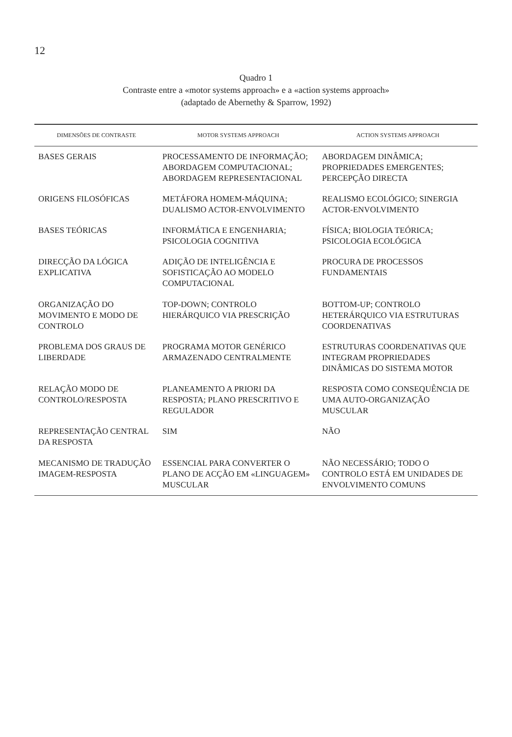12
Quadro 1
Contraste entre a «motor systems approach» e a «action systems approach»
(adaptado de Abernethy & Sparrow, 1992)
| DIMENSÕES DE CONTRASTE | MOTOR SYSTEMS APPROACH | ACTION SYSTEMS APPROACH |
| --- | --- | --- |
| BASES GERAIS | PROCESSAMENTO DE INFORMAÇÃO; ABORDAGEM COMPUTACIONAL; ABORDAGEM REPRESENTACIONAL | ABORDAGEM DINÂMICA; PROPRIEDADES EMERGENTES; PERCEPÇÃO DIRECTA |
| ORIGENS FILOSÓFICAS | METÁFORA HOMEM-MÁQUINA; DUALISMO ACTOR-ENVOLVIMENTO | REALISMO ECOLÓGICO; SINERGIA ACTOR-ENVOLVIMENTO |
| BASES TEÓRICAS | INFORMÁTICA E ENGENHARIA; PSICOLOGIA COGNITIVA | FÍSICA; BIOLOGIA TEÓRICA; PSICOLOGIA ECOLÓGICA |
| DIRECÇÃO DA LÓGICA EXPLICATIVA | ADIÇÃO DE INTELIGÊNCIA E SOFISTICAÇÃO AO MODELO COMPUTACIONAL | PROCURA DE PROCESSOS FUNDAMENTAIS |
| ORGANIZAÇÃO DO MOVIMENTO E MODO DE CONTROLO | TOP-DOWN; CONTROLO HIERÁRQUICO VIA PRESCRIÇÃO | BOTTOM-UP; CONTROLO HETERÁRQUICO VIA ESTRUTURAS COORDENATIVAS |
| PROBLEMA DOS GRAUS DE LIBERDADE | PROGRAMA MOTOR GENÉRICO ARMAZENADO CENTRALMENTE | ESTRUTURAS COORDENATIVAS QUE INTEGRAM PROPRIEDADES DINÂMICAS DO SISTEMA MOTOR |
| RELAÇÃO MODO DE CONTROLO/RESPOSTA | PLANEAMENTO A PRIORI DA RESPOSTA; PLANO PRESCRITIVO E REGULADOR | RESPOSTA COMO CONSEQUÊNCIA DE UMA AUTO-ORGANIZAÇÃO MUSCULAR |
| REPRESENTAÇÃO CENTRAL DA RESPOSTA | SIM | NÃO |
| MECANISMO DE TRADUÇÃO IMAGEM-RESPOSTA | ESSENCIAL PARA CONVERTER O PLANO DE ACÇÃO EM «LINGUAGEM» MUSCULAR | NÃO NECESSÁRIO; TODO O CONTROLO ESTÁ EM UNIDADES DE ENVOLVIMENTO COMUNS |